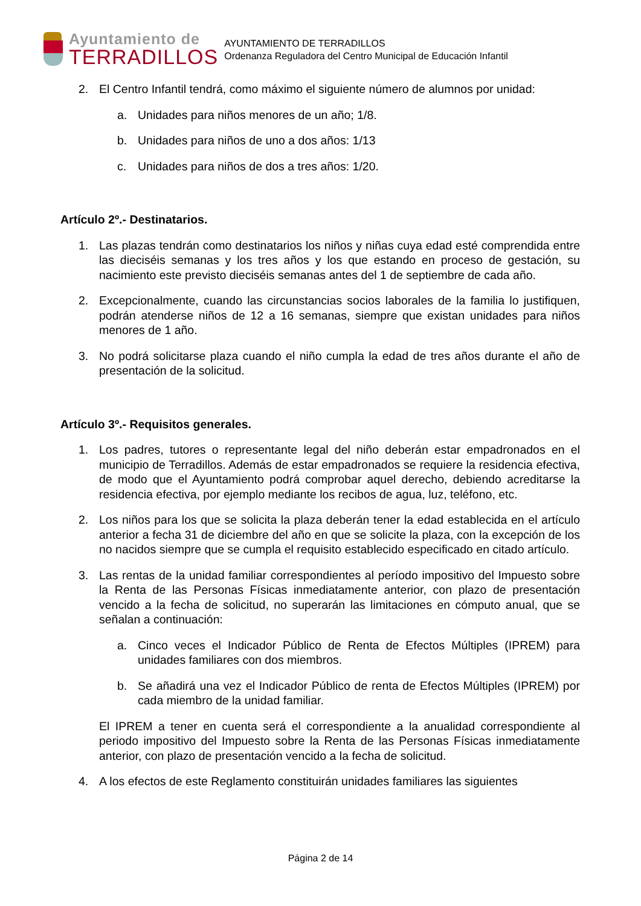Ayuntamiento de
TERRADILLOS
AYUNTAMIENTO DE TERRADILLOS
Ordenanza Reguladora del Centro Municipal de Educación Infantil
2. El Centro Infantil tendrá, como máximo el siguiente número de alumnos por unidad:
a. Unidades para niños menores de un año; 1/8.
b. Unidades para niños de uno a dos años: 1/13
c. Unidades para niños de dos a tres años: 1/20.
Artículo 2º.- Destinatarios.
1. Las plazas tendrán como destinatarios los niños y niñas cuya edad esté comprendida entre las dieciséis semanas y los tres años y los que estando en proceso de gestación, su nacimiento este previsto dieciséis semanas antes del 1 de septiembre de cada año.
2. Excepcionalmente, cuando las circunstancias socios laborales de la familia lo justifiquen, podrán atenderse niños de 12 a 16 semanas, siempre que existan unidades para niños menores de 1 año.
3. No podrá solicitarse plaza cuando el niño cumpla la edad de tres años durante el año de presentación de la solicitud.
Artículo 3º.- Requisitos generales.
1. Los padres, tutores o representante legal del niño deberán estar empadronados en el municipio de Terradillos. Además de estar empadronados se requiere la residencia efectiva, de modo que el Ayuntamiento podrá comprobar aquel derecho, debiendo acreditarse la residencia efectiva, por ejemplo mediante los recibos de agua, luz, teléfono, etc.
2. Los niños para los que se solicita la plaza deberán tener la edad establecida en el artículo anterior a fecha 31 de diciembre del año en que se solicite la plaza, con la excepción de los no nacidos siempre que se cumpla el requisito establecido especificado en citado artículo.
3. Las rentas de la unidad familiar correspondientes al período impositivo del Impuesto sobre la Renta de las Personas Físicas inmediatamente anterior, con plazo de presentación vencido a la fecha de solicitud, no superarán las limitaciones en cómputo anual, que se señalan a continuación:
a. Cinco veces el Indicador Público de Renta de Efectos Múltiples (IPREM) para unidades familiares con dos miembros.
b. Se añadirá una vez el Indicador Público de renta de Efectos Múltiples (IPREM) por cada miembro de la unidad familiar.
El IPREM a tener en cuenta será el correspondiente a la anualidad correspondiente al periodo impositivo del Impuesto sobre la Renta de las Personas Físicas inmediatamente anterior, con plazo de presentación vencido a la fecha de solicitud.
4. A los efectos de este Reglamento constituirán unidades familiares las siguientes
Página 2 de 14